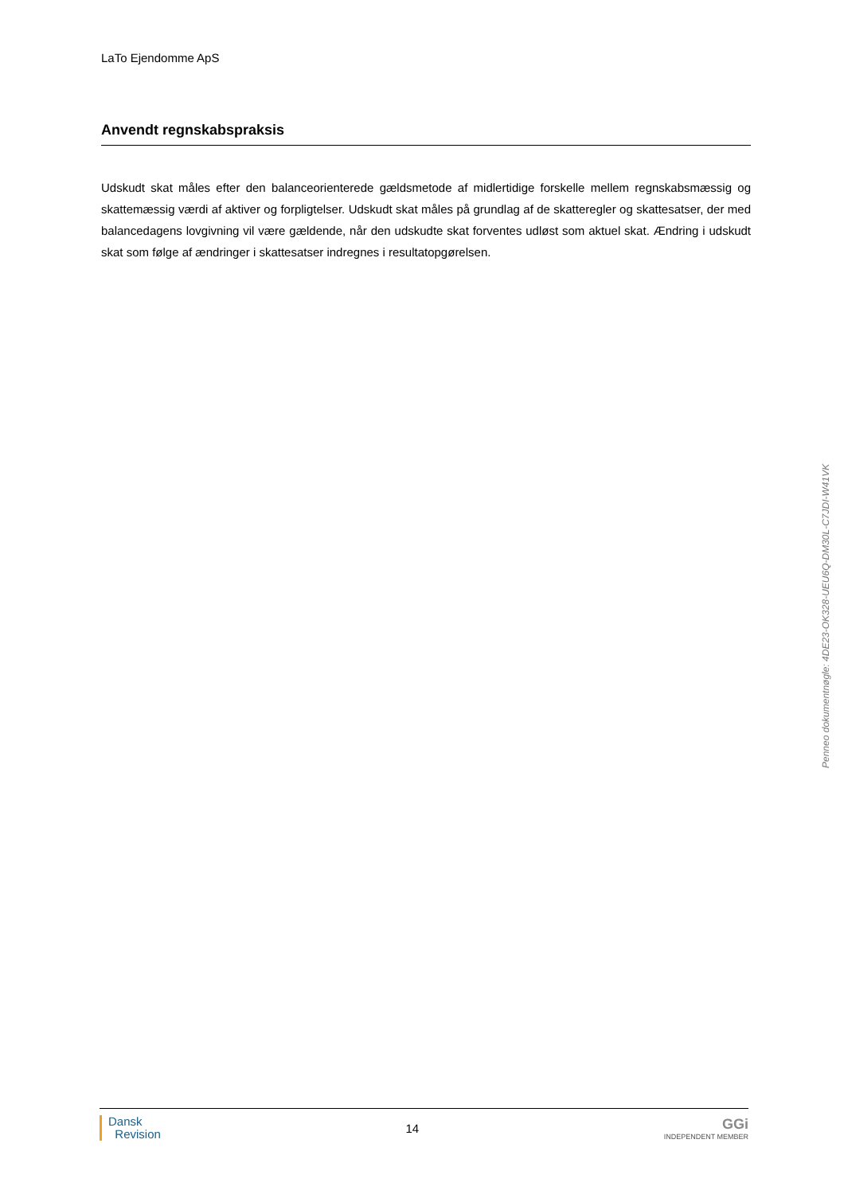LaTo Ejendomme ApS
Anvendt regnskabspraksis
Udskudt skat måles efter den balanceorienterede gældsmetode af midlertidige forskelle mellem regnskabsmæssig og skattemæssig værdi af aktiver og forpligtelser. Udskudt skat måles på grundlag af de skatteregler og skattesatser, der med balancedagens lovgivning vil være gældende, når den udskudte skat forventes udløst som aktuel skat. Ændring i udskudt skat som følge af ændringer i skattesatser indregnes i resultatopgørelsen.
Dansk
Revision
14
GGi
INDEPENDENT MEMBER
Penneo dokumentnøgle: 4DE23-OK328-UEU6Q-DM30L-C7JDI-W41VK